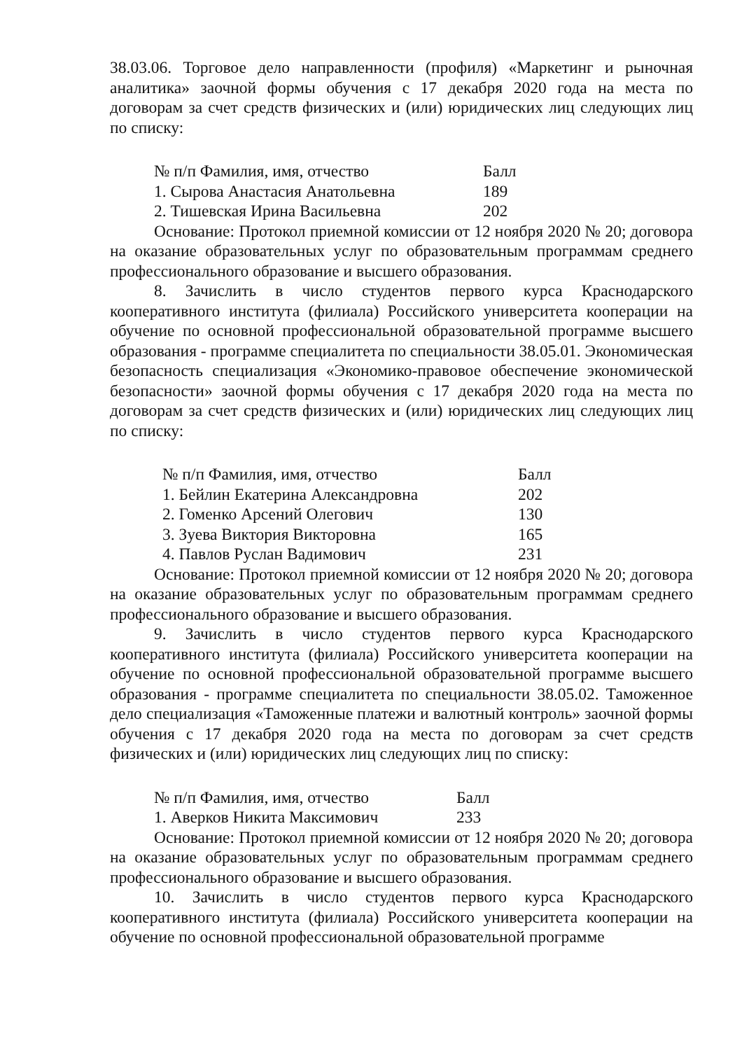38.03.06. Торговое дело направленности (профиля) «Маркетинг и рыночная аналитика» заочной формы обучения с 17 декабря 2020 года на места по договорам за счет средств физических и (или) юридических лиц следующих лиц по списку:
| № п/п Фамилия, имя, отчество | Балл |
| --- | --- |
| 1. Сырова Анастасия Анатольевна | 189 |
| 2. Тишевская Ирина Васильевна | 202 |
Основание: Протокол приемной комиссии от 12 ноября 2020 № 20; договора на оказание образовательных услуг по образовательным программам среднего профессионального образование и высшего образования.
8. Зачислить в число студентов первого курса Краснодарского кооперативного института (филиала) Российского университета кооперации на обучение по основной профессиональной образовательной программе высшего образования - программе специалитета по специальности 38.05.01. Экономическая безопасность специализация «Экономико-правовое обеспечение экономической безопасности» заочной формы обучения с 17 декабря 2020 года на места по договорам за счет средств физических и (или) юридических лиц следующих лиц по списку:
| № п/п Фамилия, имя, отчество | Балл |
| --- | --- |
| 1. Бейлин Екатерина Александровна | 202 |
| 2. Гоменко Арсений Олегович | 130 |
| 3. Зуева Виктория Викторовна | 165 |
| 4. Павлов Руслан Вадимович | 231 |
Основание: Протокол приемной комиссии от 12 ноября 2020 № 20; договора на оказание образовательных услуг по образовательным программам среднего профессионального образование и высшего образования.
9. Зачислить в число студентов первого курса Краснодарского кооперативного института (филиала) Российского университета кооперации на обучение по основной профессиональной образовательной программе высшего образования - программе специалитета по специальности 38.05.02. Таможенное дело специализация «Таможенные платежи и валютный контроль» заочной формы обучения с 17 декабря 2020 года на места по договорам за счет средств физических и (или) юридических лиц следующих лиц по списку:
| № п/п Фамилия, имя, отчество | Балл |
| --- | --- |
| 1. Аверков Никита Максимович | 233 |
Основание: Протокол приемной комиссии от 12 ноября 2020 № 20; договора на оказание образовательных услуг по образовательным программам среднего профессионального образование и высшего образования.
10. Зачислить в число студентов первого курса Краснодарского кооперативного института (филиала) Российского университета кооперации на обучение по основной профессиональной образовательной программе